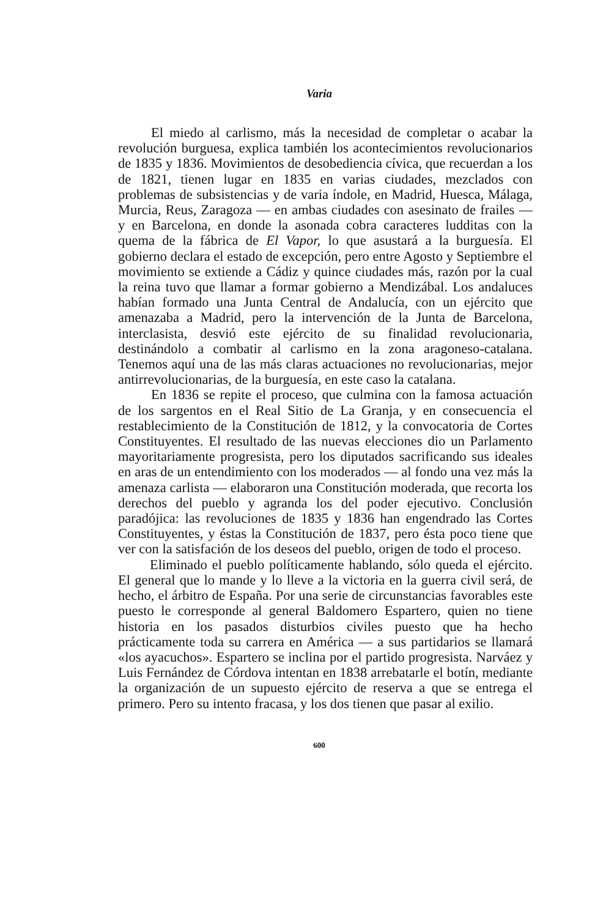Varia
El miedo al carlismo, más la necesidad de completar o acabar la revolución burguesa, explica también los acontecimientos revolucionarios de 1835 y 1836. Movimientos de desobediencia cívica, que recuerdan a los de 1821, tienen lugar en 1835 en varias ciudades, mezclados con problemas de subsistencias y de varia índole, en Madrid, Huesca, Málaga, Murcia, Reus, Zaragoza — en ambas ciudades con asesinato de frailes — y en Barcelona, en donde la asonada cobra caracteres ludditas con la quema de la fábrica de El Vapor, lo que asustará a la burguesía. El gobierno declara el estado de excepción, pero entre Agosto y Septiembre el movimiento se extiende a Cádiz y quince ciudades más, razón por la cual la reina tuvo que llamar a formar gobierno a Mendizábal. Los andaluces habían formado una Junta Central de Andalucía, con un ejército que amenazaba a Madrid, pero la intervención de la Junta de Barcelona, interclasista, desvió este ejército de su finalidad revolucionaria, destinándolo a combatir al carlismo en la zona aragoneso-catalana. Tenemos aquí una de las más claras actuaciones no revolucionarias, mejor antirrevolucionarias, de la burguesía, en este caso la catalana.
En 1836 se repite el proceso, que culmina con la famosa actuación de los sargentos en el Real Sitio de La Granja, y en consecuencia el restablecimiento de la Constitución de 1812, y la convocatoria de Cortes Constituyentes. El resultado de las nuevas elecciones dio un Parlamento mayoritariamente progresista, pero los diputados sacrificando sus ideales en aras de un entendimiento con los moderados — al fondo una vez más la amenaza carlista — elaboraron una Constitución moderada, que recorta los derechos del pueblo y agranda los del poder ejecutivo. Conclusión paradójica: las revoluciones de 1835 y 1836 han engendrado las Cortes Constituyentes, y éstas la Constitución de 1837, pero ésta poco tiene que ver con la satisfación de los deseos del pueblo, origen de todo el proceso.
Eliminado el pueblo políticamente hablando, sólo queda el ejército. El general que lo mande y lo lleve a la victoria en la guerra civil será, de hecho, el árbitro de España. Por una serie de circunstancias favorables este puesto le corresponde al general Baldomero Espartero, quien no tiene historia en los pasados disturbios civiles puesto que ha hecho prácticamente toda su carrera en América — a sus partidarios se llamará «los ayacuchos». Espartero se inclina por el partido progresista. Narváez y Luis Fernández de Córdova intentan en 1838 arrebatarle el botín, mediante la organización de un supuesto ejército de reserva a que se entrega el primero. Pero su intento fracasa, y los dos tienen que pasar al exilio.
600